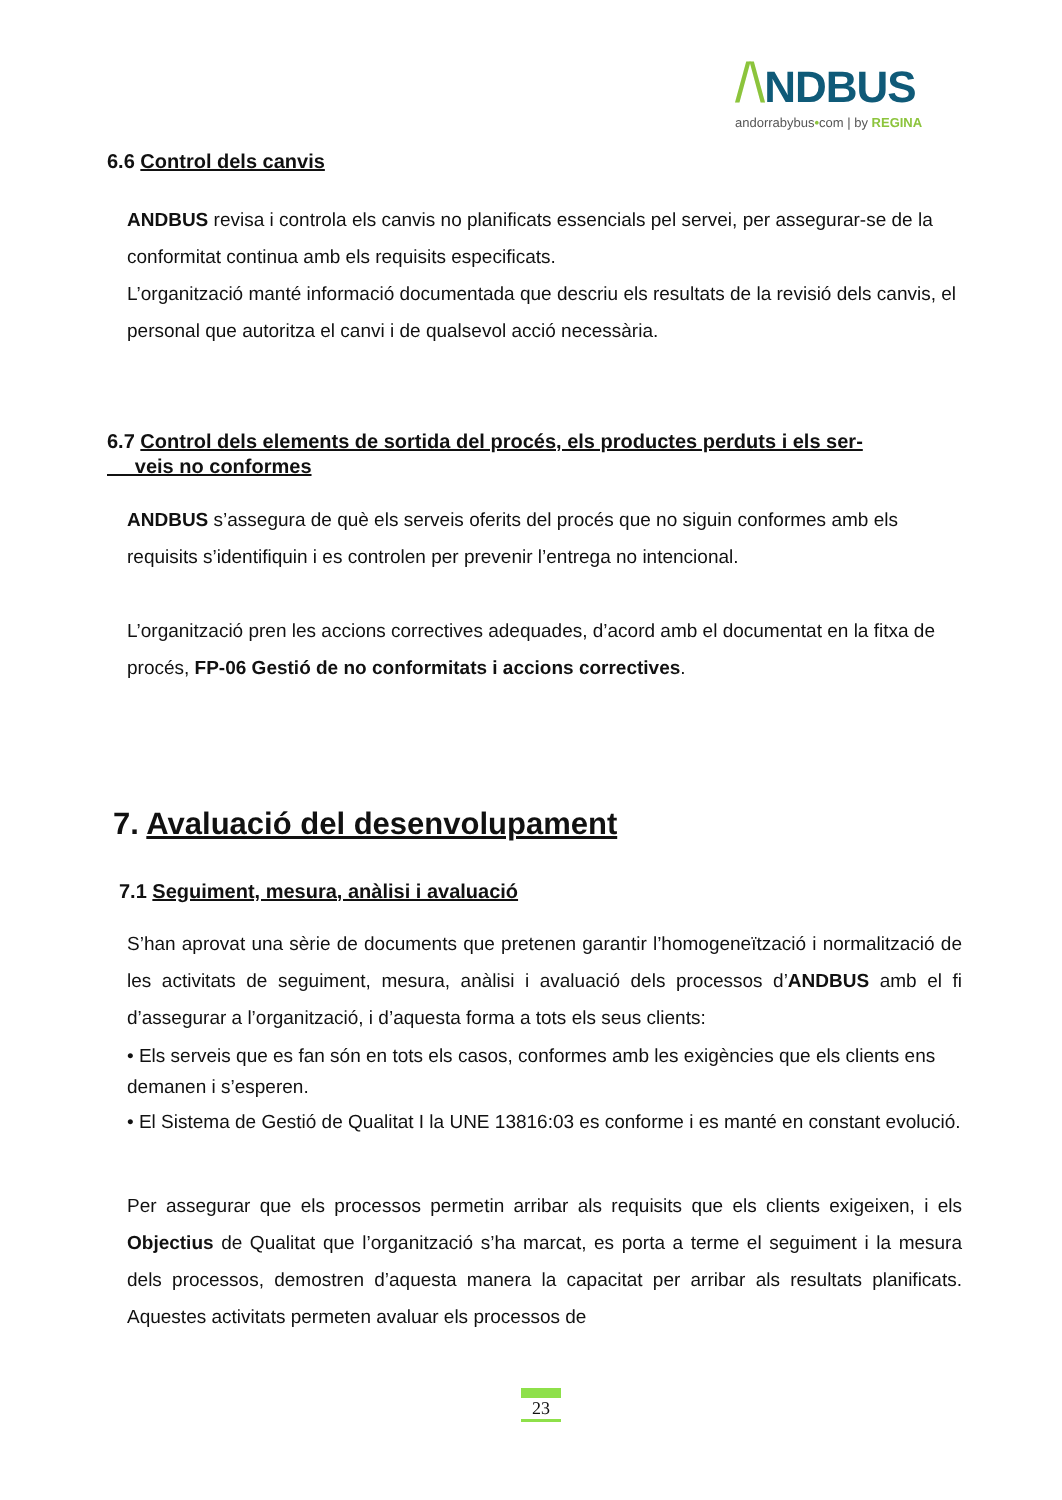/\NDBUS
andorrabybus•com | by REGINA
6.6 Control dels canvis
ANDBUS revisa i controla els canvis no planificats essencials pel servei, per assegurar-se de la conformitat continua amb els requisits especificats.
L’organització manté informació documentada que descriu els resultats de la revisió dels canvis, el personal que autoritza el canvi i de qualsevol acció necessària.
6.7 Control dels elements de sortida del procés, els productes perduts i els ser-
veis no conformes
ANDBUS s’assegura de què els serveis oferits del procés que no siguin conformes amb els requisits s’identifiquin i es controlen per prevenir l’entrega no intencional.
L’organització pren les accions correctives adequades, d’acord amb el documentat en la fitxa de procés, FP-06 Gestió de no conformitats i accions correctives.
7. Avaluació del desenvolupament
7.1 Seguiment, mesura, anàlisi i avaluació
S’han aprovat una sèrie de documents que pretenen garantir l’homogeneïtzació i normalització de les activitats de seguiment, mesura, anàlisi i avaluació dels processos d’ANDBUS amb el fi d’assegurar a l’organització, i d’aquesta forma a tots els seus clients:
• Els serveis que es fan són en tots els casos, conformes amb les exigències que els clients ens demanen i s’esperen.
• El Sistema de Gestió de Qualitat I la UNE 13816:03 es conforme i es manté en constant evolució.
Per assegurar que els processos permetin arribar als requisits que els clients exigeixen, i els Objectius de Qualitat que l’organització s’ha marcat, es porta a terme el seguiment i la mesura dels processos, demostren d’aquesta manera la capacitat per arribar als resultats planificats. Aquestes activitats permeten avaluar els processos de
23